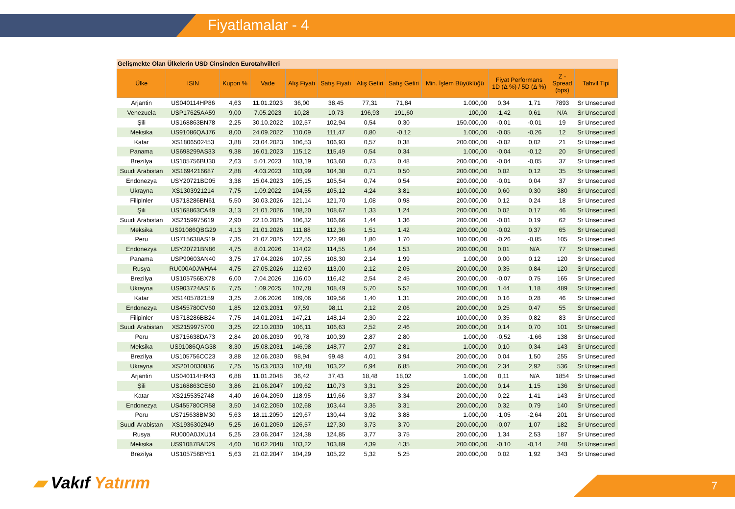Fiyatlamalar - 4
Gelişmekte Olan Ülkelerin USD Cinsinden Eurotahvilleri
| Ülke | ISIN | Kupon % | Vade | Alış Fiyatı | Satış Fiyatı | Alış Getiri | Satış Getiri | Min. İşlem Büyüklüğü | Fiyat Performans 1D (Δ %) / 5D (Δ %) | | Z - Spread (bps) | Tahvil Tipi |
| --- | --- | --- | --- | --- | --- | --- | --- | --- | --- | --- | --- | --- |
| Arjantin | US040114HP86 | 4,63 | 11.01.2023 | 36,00 | 38,45 | 77,31 | 71,84 | 1.000,00 | 0,34 | 1,71 | 7893 | Sr Unsecured |
| Venezuela | USP17625AA59 | 9,00 | 7.05.2023 | 10,28 | 10,73 | 196,93 | 191,60 | 100,00 | -1,42 | 0,61 | N/A | Sr Unsecured |
| Şili | US168863BN78 | 2,25 | 30.10.2022 | 102,57 | 102,94 | 0,54 | 0,30 | 150.000,00 | -0,01 | -0,01 | 19 | Sr Unsecured |
| Meksika | US91086QAJ76 | 8,00 | 24.09.2022 | 110,09 | 111,47 | 0,80 | -0,12 | 1.000,00 | -0,05 | -0,26 | 12 | Sr Unsecured |
| Katar | XS1806502453 | 3,88 | 23.04.2023 | 106,53 | 106,93 | 0,57 | 0,38 | 200.000,00 | -0,02 | 0,02 | 21 | Sr Unsecured |
| Panama | US698299AS33 | 9,38 | 16.01.2023 | 115,12 | 115,49 | 0,54 | 0,34 | 1.000,00 | -0,04 | -0,12 | 20 | Sr Unsecured |
| Brezilya | US105756BU30 | 2,63 | 5.01.2023 | 103,19 | 103,60 | 0,73 | 0,48 | 200.000,00 | -0,04 | -0,05 | 37 | Sr Unsecured |
| Suudi Arabistan | XS1694216687 | 2,88 | 4.03.2023 | 103,99 | 104,38 | 0,71 | 0,50 | 200.000,00 | 0,02 | 0,12 | 35 | Sr Unsecured |
| Endonezya | USY20721BD05 | 3,38 | 15.04.2023 | 105,15 | 105,54 | 0,74 | 0,54 | 200.000,00 | -0,01 | 0,04 | 37 | Sr Unsecured |
| Ukrayna | XS1303921214 | 7,75 | 1.09.2022 | 104,55 | 105,12 | 4,24 | 3,81 | 100.000,00 | 0,60 | 0,30 | 380 | Sr Unsecured |
| Filipinler | US718286BN61 | 5,50 | 30.03.2026 | 121,14 | 121,70 | 1,08 | 0,98 | 200.000,00 | 0,12 | 0,24 | 18 | Sr Unsecured |
| Şili | US168863CA49 | 3,13 | 21.01.2026 | 108,20 | 108,67 | 1,33 | 1,24 | 200.000,00 | 0,02 | 0,17 | 46 | Sr Unsecured |
| Suudi Arabistan | XS2159975619 | 2,90 | 22.10.2025 | 106,32 | 106,66 | 1,44 | 1,36 | 200.000,00 | -0,01 | 0,19 | 62 | Sr Unsecured |
| Meksika | US91086QBG29 | 4,13 | 21.01.2026 | 111,88 | 112,36 | 1,51 | 1,42 | 200.000,00 | -0,02 | 0,37 | 65 | Sr Unsecured |
| Peru | US715638AS19 | 7,35 | 21.07.2025 | 122,55 | 122,98 | 1,80 | 1,70 | 100.000,00 | -0,26 | -0,85 | 105 | Sr Unsecured |
| Endonezya | USY20721BN86 | 4,75 | 8.01.2026 | 114,02 | 114,55 | 1,64 | 1,53 | 200.000,00 | 0,01 | N/A | 77 | Sr Unsecured |
| Panama | USP90603AN40 | 3,75 | 17.04.2026 | 107,55 | 108,30 | 2,14 | 1,99 | 1.000,00 | 0,00 | 0,12 | 120 | Sr Unsecured |
| Rusya | RU000A0JWHA4 | 4,75 | 27.05.2026 | 112,60 | 113,00 | 2,12 | 2,05 | 200.000,00 | 0,35 | 0,84 | 120 | Sr Unsecured |
| Brezilya | US105756BX78 | 6,00 | 7.04.2026 | 116,00 | 116,42 | 2,54 | 2,45 | 200.000,00 | -0,07 | 0,75 | 165 | Sr Unsecured |
| Ukrayna | US903724AS16 | 7,75 | 1.09.2025 | 107,78 | 108,49 | 5,70 | 5,52 | 100.000,00 | 1,44 | 1,18 | 489 | Sr Unsecured |
| Katar | XS1405782159 | 3,25 | 2.06.2026 | 109,06 | 109,56 | 1,40 | 1,31 | 200.000,00 | 0,16 | 0,28 | 46 | Sr Unsecured |
| Endonezya | US455780CV60 | 1,85 | 12.03.2031 | 97,59 | 98,11 | 2,12 | 2,06 | 200.000,00 | 0,25 | 0,47 | 55 | Sr Unsecured |
| Filipinler | US718286BB24 | 7,75 | 14.01.2031 | 147,21 | 148,14 | 2,30 | 2,22 | 100.000,00 | 0,35 | 0,82 | 83 | Sr Unsecured |
| Suudi Arabistan | XS2159975700 | 3,25 | 22.10.2030 | 106,11 | 106,63 | 2,52 | 2,46 | 200.000,00 | 0,14 | 0,70 | 101 | Sr Unsecured |
| Peru | US715638DA73 | 2,84 | 20.06.2030 | 99,78 | 100,39 | 2,87 | 2,80 | 1.000,00 | -0,52 | -1,66 | 138 | Sr Unsecured |
| Meksika | US91086QAG38 | 8,30 | 15.08.2031 | 146,98 | 148,77 | 2,97 | 2,81 | 1.000,00 | 0,10 | 0,34 | 143 | Sr Unsecured |
| Brezilya | US105756CC23 | 3,88 | 12.06.2030 | 98,94 | 99,48 | 4,01 | 3,94 | 200.000,00 | 0,04 | 1,50 | 255 | Sr Unsecured |
| Ukrayna | XS2010030836 | 7,25 | 15.03.2033 | 102,48 | 103,22 | 6,94 | 6,85 | 200.000,00 | 2,34 | 2,92 | 536 | Sr Unsecured |
| Arjantin | US040114HR43 | 6,88 | 11.01.2048 | 36,42 | 37,43 | 18,48 | 18,02 | 1.000,00 | 0,11 | N/A | 1854 | Sr Unsecured |
| Şili | US168863CE60 | 3,86 | 21.06.2047 | 109,62 | 110,73 | 3,31 | 3,25 | 200.000,00 | 0,14 | 1,15 | 136 | Sr Unsecured |
| Katar | XS2155352748 | 4,40 | 16.04.2050 | 118,95 | 119,66 | 3,37 | 3,34 | 200.000,00 | 0,22 | 1,41 | 143 | Sr Unsecured |
| Endonezya | US455780CR58 | 3,50 | 14.02.2050 | 102,68 | 103,44 | 3,35 | 3,31 | 200.000,00 | 0,32 | 0,79 | 140 | Sr Unsecured |
| Peru | US715638BM30 | 5,63 | 18.11.2050 | 129,67 | 130,44 | 3,92 | 3,88 | 1.000,00 | -1,05 | -2,64 | 201 | Sr Unsecured |
| Suudi Arabistan | XS1936302949 | 5,25 | 16.01.2050 | 126,57 | 127,30 | 3,73 | 3,70 | 200.000,00 | -0,07 | 1,07 | 182 | Sr Unsecured |
| Rusya | RU000A0JXU14 | 5,25 | 23.06.2047 | 124,38 | 124,85 | 3,77 | 3,75 | 200.000,00 | 1,34 | 2,53 | 187 | Sr Unsecured |
| Meksika | US91087BAD29 | 4,60 | 10.02.2048 | 103,22 | 103,89 | 4,39 | 4,35 | 200.000,00 | -0,10 | -0,14 | 248 | Sr Unsecured |
| Brezilya | US105756BY51 | 5,63 | 21.02.2047 | 104,29 | 105,22 | 5,32 | 5,25 | 200.000,00 | 0,02 | 1,92 | 343 | Sr Unsecured |
▰ Vakıf Yatırım 7